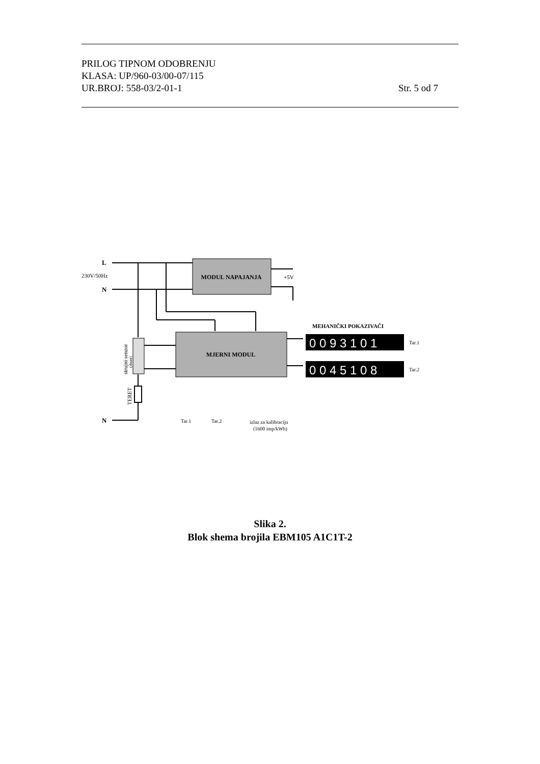PRILOG TIPNOM ODOBRENJU
KLASA: UP/960-03/00-07/115
UR.BROJ: 558-03/2-01-1 Str. 5 od 7
MODUL NAPAJANJA
MJERNI MODUL
L
230V/50Hz
N
N
+5V
MEHANIČKI POKAZIVAČI
0 0 9 3 1 0 1
0 0 4 5 1 0 8
Tar.1
Tar.2
Tar.1
Tar.2
izlaz za kalibraciju
(1600 imp/kWh)
strujni senzor
(shunt)
TERET
Slika 2.
Blok shema brojila EBM105 A1C1T-2